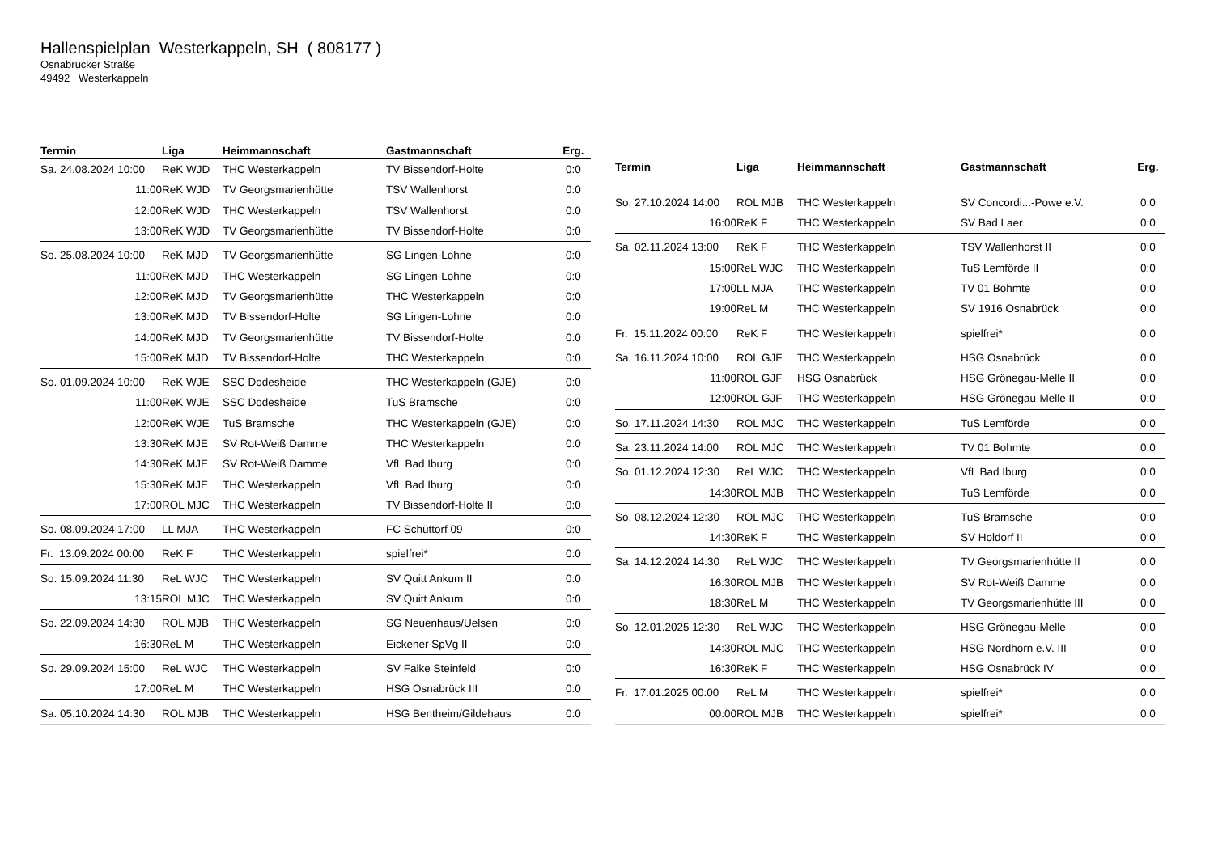Hallenspielplan Westerkappeln, SH ( 808177 )
Osnabrücker Straße
49492 Westerkappeln
| Termin | Liga | Heimmannschaft | Gastmannschaft | Erg. |
| --- | --- | --- | --- | --- |
| Sa. 24.08.2024 10:00 | ReK WJD | THC Westerkappeln | TV Bissendorf-Holte | 0:0 |
| 11:00 | ReK WJD | TV Georgsmarienhütte | TSV Wallenhorst | 0:0 |
| 12:00 | ReK WJD | THC Westerkappeln | TSV Wallenhorst | 0:0 |
| 13:00 | ReK WJD | TV Georgsmarienhütte | TV Bissendorf-Holte | 0:0 |
| So. 25.08.2024 10:00 | ReK MJD | TV Georgsmarienhütte | SG Lingen-Lohne | 0:0 |
| 11:00 | ReK MJD | THC Westerkappeln | SG Lingen-Lohne | 0:0 |
| 12:00 | ReK MJD | TV Georgsmarienhütte | THC Westerkappeln | 0:0 |
| 13:00 | ReK MJD | TV Bissendorf-Holte | SG Lingen-Lohne | 0:0 |
| 14:00 | ReK MJD | TV Georgsmarienhütte | TV Bissendorf-Holte | 0:0 |
| 15:00 | ReK MJD | TV Bissendorf-Holte | THC Westerkappeln | 0:0 |
| So. 01.09.2024 10:00 | ReK WJE | SSC Dodesheide | THC Westerkappeln (GJE) | 0:0 |
| 11:00 | ReK WJE | SSC Dodesheide | TuS Bramsche | 0:0 |
| 12:00 | ReK WJE | TuS Bramsche | THC Westerkappeln (GJE) | 0:0 |
| 13:30 | ReK MJE | SV Rot-Weiß Damme | THC Westerkappeln | 0:0 |
| 14:30 | ReK MJE | SV Rot-Weiß Damme | VfL Bad Iburg | 0:0 |
| 15:30 | ReK MJE | THC Westerkappeln | VfL Bad Iburg | 0:0 |
| 17:00 | ROL MJC | THC Westerkappeln | TV Bissendorf-Holte II | 0:0 |
| So. 08.09.2024 17:00 | LL MJA | THC Westerkappeln | FC Schüttorf 09 | 0:0 |
| Fr. 13.09.2024 00:00 | ReK F | THC Westerkappeln | spielfrei* | 0:0 |
| So. 15.09.2024 11:30 | ReL WJC | THC Westerkappeln | SV Quitt Ankum II | 0:0 |
| 13:15 | ROL MJC | THC Westerkappeln | SV Quitt Ankum | 0:0 |
| So. 22.09.2024 14:30 | ROL MJB | THC Westerkappeln | SG Neuenhaus/Uelsen | 0:0 |
| 16:30 | ReL M | THC Westerkappeln | Eickener SpVg II | 0:0 |
| So. 29.09.2024 15:00 | ReL WJC | THC Westerkappeln | SV Falke Steinfeld | 0:0 |
| 17:00 | ReL M | THC Westerkappeln | HSG Osnabrück III | 0:0 |
| Sa. 05.10.2024 14:30 | ROL MJB | THC Westerkappeln | HSG Bentheim/Gildehaus | 0:0 |
| Termin | Liga | Heimmannschaft | Gastmannschaft | Erg. |
| --- | --- | --- | --- | --- |
| So. 27.10.2024 14:00 | ROL MJB | THC Westerkappeln | SV Concordi...-Powe e.V. | 0:0 |
| 16:00 | ReK F | THC Westerkappeln | SV Bad Laer | 0:0 |
| Sa. 02.11.2024 13:00 | ReK F | THC Westerkappeln | TSV Wallenhorst II | 0:0 |
| 15:00 | ReL WJC | THC Westerkappeln | TuS Lemförde II | 0:0 |
| 17:00 | LL MJA | THC Westerkappeln | TV 01 Bohmte | 0:0 |
| 19:00 | ReL M | THC Westerkappeln | SV 1916 Osnabrück | 0:0 |
| Fr. 15.11.2024 00:00 | ReK F | THC Westerkappeln | spielfrei* | 0:0 |
| Sa. 16.11.2024 10:00 | ROL GJF | THC Westerkappeln | HSG Osnabrück | 0:0 |
| 11:00 | ROL GJF | HSG Osnabrück | HSG Grönegau-Melle II | 0:0 |
| 12:00 | ROL GJF | THC Westerkappeln | HSG Grönegau-Melle II | 0:0 |
| So. 17.11.2024 14:30 | ROL MJC | THC Westerkappeln | TuS Lemförde | 0:0 |
| Sa. 23.11.2024 14:00 | ROL MJC | THC Westerkappeln | TV 01 Bohmte | 0:0 |
| So. 01.12.2024 12:30 | ReL WJC | THC Westerkappeln | VfL Bad Iburg | 0:0 |
| 14:30 | ROL MJB | THC Westerkappeln | TuS Lemförde | 0:0 |
| So. 08.12.2024 12:30 | ROL MJC | THC Westerkappeln | TuS Bramsche | 0:0 |
| 14:30 | ReK F | THC Westerkappeln | SV Holdorf II | 0:0 |
| Sa. 14.12.2024 14:30 | ReL WJC | THC Westerkappeln | TV Georgsmarienhütte II | 0:0 |
| 16:30 | ROL MJB | THC Westerkappeln | SV Rot-Weiß Damme | 0:0 |
| 18:30 | ReL M | THC Westerkappeln | TV Georgsmarienhütte III | 0:0 |
| So. 12.01.2025 12:30 | ReL WJC | THC Westerkappeln | HSG Grönegau-Melle | 0:0 |
| 14:30 | ROL MJC | THC Westerkappeln | HSG Nordhorn e.V. III | 0:0 |
| 16:30 | ReK F | THC Westerkappeln | HSG Osnabrück IV | 0:0 |
| Fr. 17.01.2025 00:00 | ReL M | THC Westerkappeln | spielfrei* | 0:0 |
| 00:00 | ROL MJB | THC Westerkappeln | spielfrei* | 0:0 |